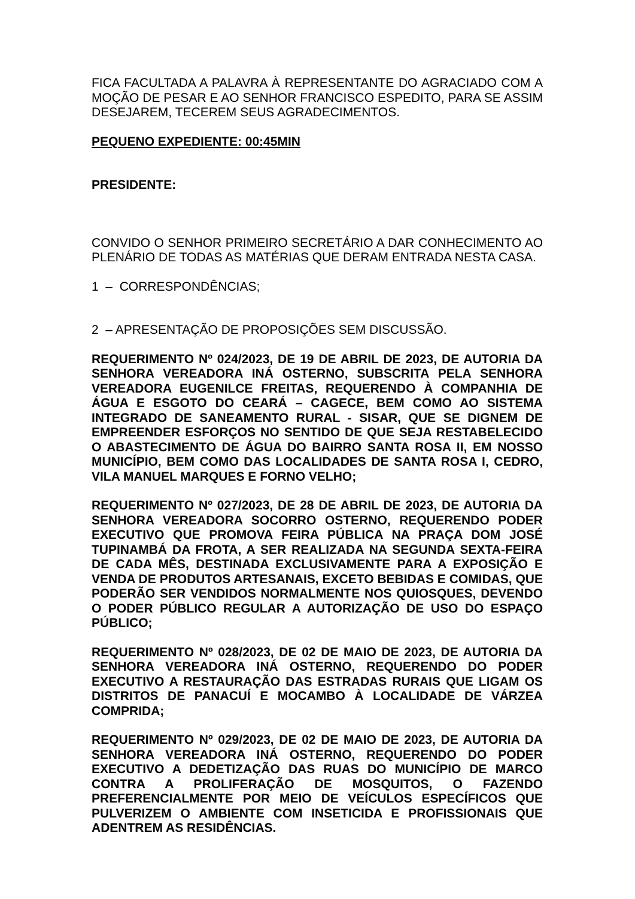FICA FACULTADA A PALAVRA À REPRESENTANTE DO AGRACIADO COM A MOÇÃO DE PESAR E AO SENHOR FRANCISCO ESPEDITO, PARA SE ASSIM DESEJAREM, TECEREM SEUS AGRADECIMENTOS.
PEQUENO EXPEDIENTE: 00:45MIN
PRESIDENTE:
CONVIDO O SENHOR PRIMEIRO SECRETÁRIO A DAR CONHECIMENTO AO PLENÁRIO DE TODAS AS MATÉRIAS QUE DERAM ENTRADA NESTA CASA.
1 – CORRESPONDÊNCIAS;
2 – APRESENTAÇÃO DE PROPOSIÇÕES SEM DISCUSSÃO.
REQUERIMENTO Nº 024/2023, DE 19 DE ABRIL DE 2023, DE AUTORIA DA SENHORA VEREADORA INÁ OSTERNO, SUBSCRITA PELA SENHORA VEREADORA EUGENILCE FREITAS, REQUERENDO À COMPANHIA DE ÁGUA E ESGOTO DO CEARÁ – CAGECE, BEM COMO AO SISTEMA INTEGRADO DE SANEAMENTO RURAL - SISAR, QUE SE DIGNEM DE EMPREENDER ESFORÇOS NO SENTIDO DE QUE SEJA RESTABELECIDO O ABASTECIMENTO DE ÁGUA DO BAIRRO SANTA ROSA II, EM NOSSO MUNICÍPIO, BEM COMO DAS LOCALIDADES DE SANTA ROSA I, CEDRO, VILA MANUEL MARQUES E FORNO VELHO;
REQUERIMENTO Nº 027/2023, DE 28 DE ABRIL DE 2023, DE AUTORIA DA SENHORA VEREADORA SOCORRO OSTERNO, REQUERENDO PODER EXECUTIVO QUE PROMOVA FEIRA PÚBLICA NA PRAÇA DOM JOSÉ TUPINAMBÁ DA FROTA, A SER REALIZADA NA SEGUNDA SEXTA-FEIRA DE CADA MÊS, DESTINADA EXCLUSIVAMENTE PARA A EXPOSIÇÃO E VENDA DE PRODUTOS ARTESANAIS, EXCETO BEBIDAS E COMIDAS, QUE PODERÃO SER VENDIDOS NORMALMENTE NOS QUIOSQUES, DEVENDO O PODER PÚBLICO REGULAR A AUTORIZAÇÃO DE USO DO ESPAÇO PÚBLICO;
REQUERIMENTO Nº 028/2023, DE 02 DE MAIO DE 2023, DE AUTORIA DA SENHORA VEREADORA INÁ OSTERNO, REQUERENDO DO PODER EXECUTIVO A RESTAURAÇÃO DAS ESTRADAS RURAIS QUE LIGAM OS DISTRITOS DE PANACUÍ E MOCAMBO À LOCALIDADE DE VÁRZEA COMPRIDA;
REQUERIMENTO Nº 029/2023, DE 02 DE MAIO DE 2023, DE AUTORIA DA SENHORA VEREADORA INÁ OSTERNO, REQUERENDO DO PODER EXECUTIVO A DEDETIZAÇÃO DAS RUAS DO MUNICÍPIO DE MARCO CONTRA A PROLIFERAÇÃO DE MOSQUITOS, O FAZENDO PREFERENCIALMENTE POR MEIO DE VEÍCULOS ESPECÍFICOS QUE PULVERIZEM O AMBIENTE COM INSETICIDA E PROFISSIONAIS QUE ADENTREM AS RESIDÊNCIAS.